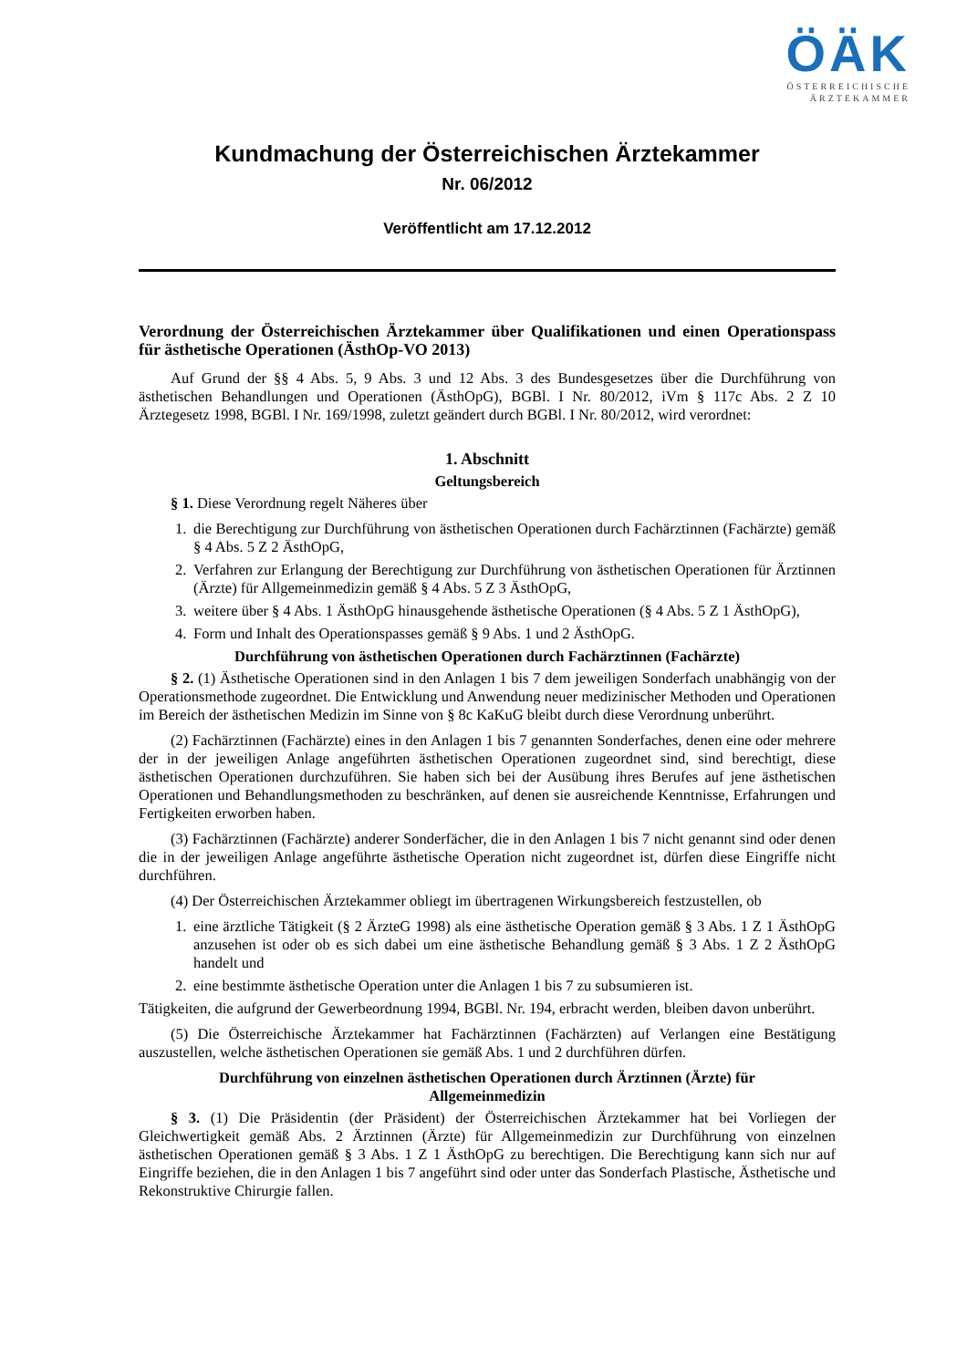ÖÄK
ÖSTERREICHISCHE
ÄRZTEKAMMER
Kundmachung der Österreichischen Ärztekammer
Nr. 06/2012
Veröffentlicht am 17.12.2012
Verordnung der Österreichischen Ärztekammer über Qualifikationen und einen Operationspass für ästhetische Operationen (ÄsthOp-VO 2013)
Auf Grund der §§ 4 Abs. 5, 9 Abs. 3 und 12 Abs. 3 des Bundesgesetzes über die Durchführung von ästhetischen Behandlungen und Operationen (ÄsthOpG), BGBl. I Nr. 80/2012, iVm § 117c Abs. 2 Z 10 Ärztegesetz 1998, BGBl. I Nr. 169/1998, zuletzt geändert durch BGBl. I Nr. 80/2012, wird verordnet:
1. Abschnitt
Geltungsbereich
§ 1. Diese Verordnung regelt Näheres über
1. die Berechtigung zur Durchführung von ästhetischen Operationen durch Fachärztinnen (Fachärzte) gemäß § 4 Abs. 5 Z 2 ÄsthOpG,
2. Verfahren zur Erlangung der Berechtigung zur Durchführung von ästhetischen Operationen für Ärztinnen (Ärzte) für Allgemeinmedizin gemäß § 4 Abs. 5 Z 3 ÄsthOpG,
3. weitere über § 4 Abs. 1 ÄsthOpG hinausgehende ästhetische Operationen (§ 4 Abs. 5 Z 1 ÄsthOpG),
4. Form und Inhalt des Operationspasses gemäß § 9 Abs. 1 und 2 ÄsthOpG.
Durchführung von ästhetischen Operationen durch Fachärztinnen (Fachärzte)
§ 2. (1) Ästhetische Operationen sind in den Anlagen 1 bis 7 dem jeweiligen Sonderfach unabhängig von der Operationsmethode zugeordnet. Die Entwicklung und Anwendung neuer medizinischer Methoden und Operationen im Bereich der ästhetischen Medizin im Sinne von § 8c KaKuG bleibt durch diese Verordnung unberührt.
(2) Fachärztinnen (Fachärzte) eines in den Anlagen 1 bis 7 genannten Sonderfaches, denen eine oder mehrere der in der jeweiligen Anlage angeführten ästhetischen Operationen zugeordnet sind, sind berechtigt, diese ästhetischen Operationen durchzuführen. Sie haben sich bei der Ausübung ihres Berufes auf jene ästhetischen Operationen und Behandlungsmethoden zu beschränken, auf denen sie ausreichende Kenntnisse, Erfahrungen und Fertigkeiten erworben haben.
(3) Fachärztinnen (Fachärzte) anderer Sonderfächer, die in den Anlagen 1 bis 7 nicht genannt sind oder denen die in der jeweiligen Anlage angeführte ästhetische Operation nicht zugeordnet ist, dürfen diese Eingriffe nicht durchführen.
(4) Der Österreichischen Ärztekammer obliegt im übertragenen Wirkungsbereich festzustellen, ob
1. eine ärztliche Tätigkeit (§ 2 ÄrzteG 1998) als eine ästhetische Operation gemäß § 3 Abs. 1 Z 1 ÄsthOpG anzusehen ist oder ob es sich dabei um eine ästhetische Behandlung gemäß § 3 Abs. 1 Z 2 ÄsthOpG handelt und
2. eine bestimmte ästhetische Operation unter die Anlagen 1 bis 7 zu subsumieren ist.
Tätigkeiten, die aufgrund der Gewerbeordnung 1994, BGBl. Nr. 194, erbracht werden, bleiben davon unberührt.
(5) Die Österreichische Ärztekammer hat Fachärztinnen (Fachärzten) auf Verlangen eine Bestätigung auszustellen, welche ästhetischen Operationen sie gemäß Abs. 1 und 2 durchführen dürfen.
Durchführung von einzelnen ästhetischen Operationen durch Ärztinnen (Ärzte) für
Allgemeinmedizin
§ 3. (1) Die Präsidentin (der Präsident) der Österreichischen Ärztekammer hat bei Vorliegen der Gleichwertigkeit gemäß Abs. 2 Ärztinnen (Ärzte) für Allgemeinmedizin zur Durchführung von einzelnen ästhetischen Operationen gemäß § 3 Abs. 1 Z 1 ÄsthOpG zu berechtigen. Die Berechtigung kann sich nur auf Eingriffe beziehen, die in den Anlagen 1 bis 7 angeführt sind oder unter das Sonderfach Plastische, Ästhetische und Rekonstruktive Chirurgie fallen.